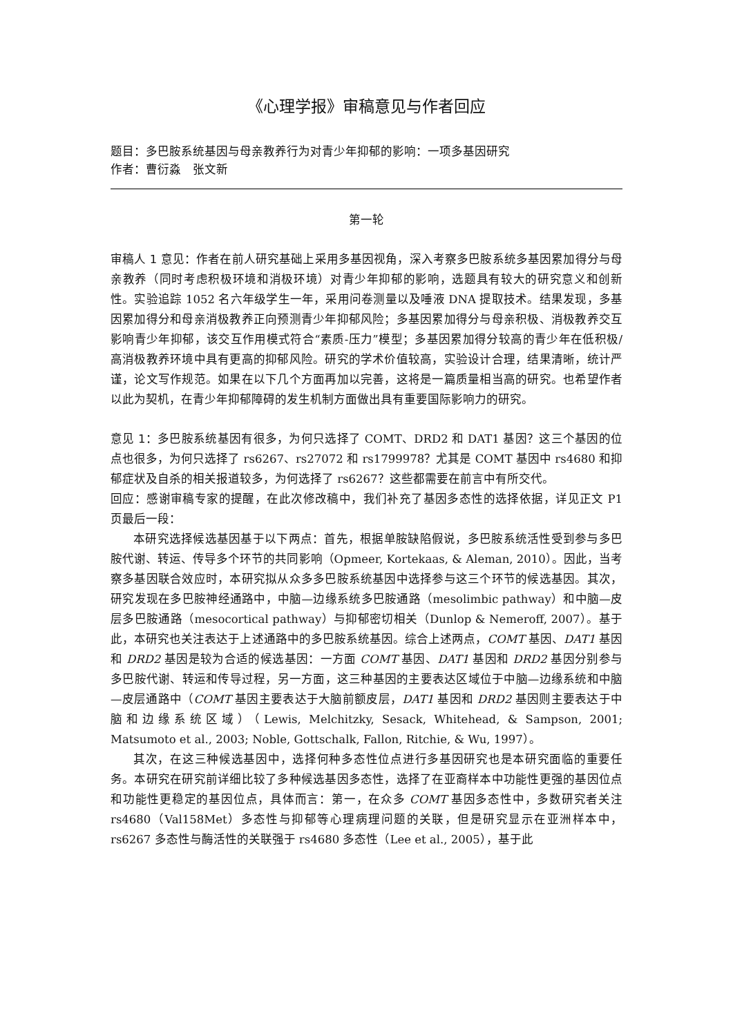《心理学报》审稿意见与作者回应
题目：多巴胺系统基因与母亲教养行为对青少年抑郁的影响：一项多基因研究
作者：曹衍淼　张文新
第一轮
审稿人 1 意见：作者在前人研究基础上采用多基因视角，深入考察多巴胺系统多基因累加得分与母亲教养（同时考虑积极环境和消极环境）对青少年抑郁的影响，选题具有较大的研究意义和创新性。实验追踪 1052 名六年级学生一年，采用问卷测量以及唾液 DNA 提取技术。结果发现，多基因累加得分和母亲消极教养正向预测青少年抑郁风险；多基因累加得分与母亲积极、消极教养交互影响青少年抑郁，该交互作用模式符合“素质-压力”模型；多基因累加得分较高的青少年在低积极/高消极教养环境中具有更高的抑郁风险。研究的学术价值较高，实验设计合理，结果清晰，统计严谨，论文写作规范。如果在以下几个方面再加以完善，这将是一篇质量相当高的研究。也希望作者以此为契机，在青少年抑郁障碍的发生机制方面做出具有重要国际影响力的研究。
意见 1：多巴胺系统基因有很多，为何只选择了 COMT、DRD2 和 DAT1 基因？这三个基因的位点也很多，为何只选择了 rs6267、rs27072 和 rs1799978？尤其是 COMT 基因中 rs4680 和抑郁症状及自杀的相关报道较多，为何选择了 rs6267？这些都需要在前言中有所交代。
回应：感谢审稿专家的提醒，在此次修改稿中，我们补充了基因多态性的选择依据，详见正文 P1 页最后一段：
本研究选择候选基因基于以下两点：首先，根据单胺缺陷假说，多巴胺系统活性受到参与多巴胺代谢、转运、传导多个环节的共同影响（Opmeer, Kortekaas, & Aleman, 2010）。因此，当考察多基因联合效应时，本研究拟从众多多巴胺系统基因中选择参与这三个环节的候选基因。其次，研究发现在多巴胺神经通路中，中脑—边缘系统多巴胺通路（mesolimbic pathway）和中脑—皮层多巴胺通路（mesocortical pathway）与抑郁密切相关（Dunlop & Nemeroff, 2007）。基于此，本研究也关注表达于上述通路中的多巴胺系统基因。综合上述两点，COMT 基因、DAT1 基因和 DRD2 基因是较为合适的候选基因：一方面 COMT 基因、DAT1 基因和 DRD2 基因分别参与多巴胺代谢、转运和传导过程，另一方面，这三种基因的主要表达区域位于中脑—边缘系统和中脑—皮层通路中（COMT 基因主要表达于大脑前额皮层，DAT1 基因和 DRD2 基因则主要表达于中脑和边缘系统区域）（Lewis, Melchitzky, Sesack, Whitehead, & Sampson, 2001; Matsumoto et al., 2003; Noble, Gottschalk, Fallon, Ritchie, & Wu, 1997）。
其次，在这三种候选基因中，选择何种多态性位点进行多基因研究也是本研究面临的重要任务。本研究在研究前详细比较了多种候选基因多态性，选择了在亚裔样本中功能性更强的基因位点和功能性更稳定的基因位点，具体而言：第一，在众多 COMT 基因多态性中，多数研究者关注 rs4680（Val158Met）多态性与抑郁等心理病理问题的关联，但是研究显示在亚洲样本中，rs6267 多态性与酶活性的关联强于 rs4680 多态性（Lee et al., 2005），基于此